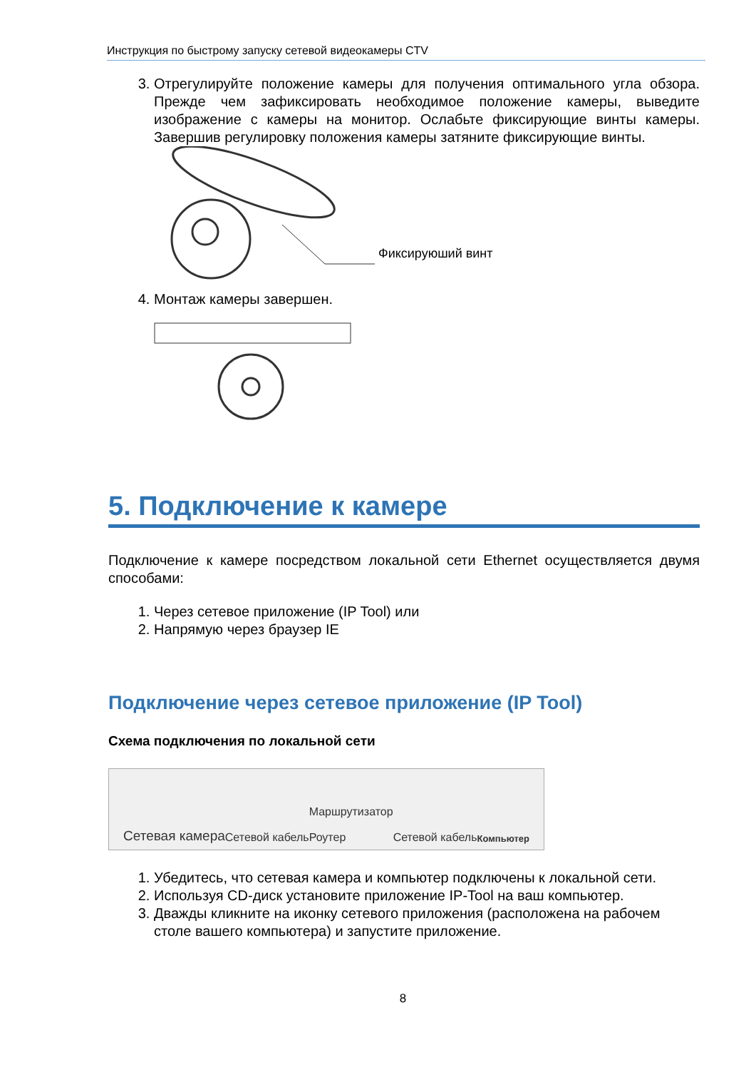Инструкция по быстрому запуску сетевой видеокамеры CTV
3. Отрегулируйте положение камеры для получения оптимального угла обзора. Прежде чем зафиксировать необходимое положение камеры, выведите изображение с камеры на монитор. Ослабьте фиксирующие винты камеры. Завершив регулировку положения камеры затяните фиксирующие винты.
Фиксируюший винт
4. Монтаж камеры завершен.
5. Подключение к камере
Подключение к камере посредством локальной сети Ethernet осуществляется двумя способами:
1. Через сетевое приложение (IP Tool) или
2. Напрямую через браузер IE
Подключение через сетевое приложение (IP Tool)
Схема подключения по локальной сети
Сетевая камера Сетевой кабель Маршрутизатор
Роутер Сетевой кабель Компьютер
1. Убедитесь, что сетевая камера и компьютер подключены к локальной сети.
2. Используя CD-диск установите приложение IP-Tool на ваш компьютер.
3. Дважды кликните на иконку сетевого приложения (расположена на рабочем столе вашего компьютера) и запустите приложение.
8